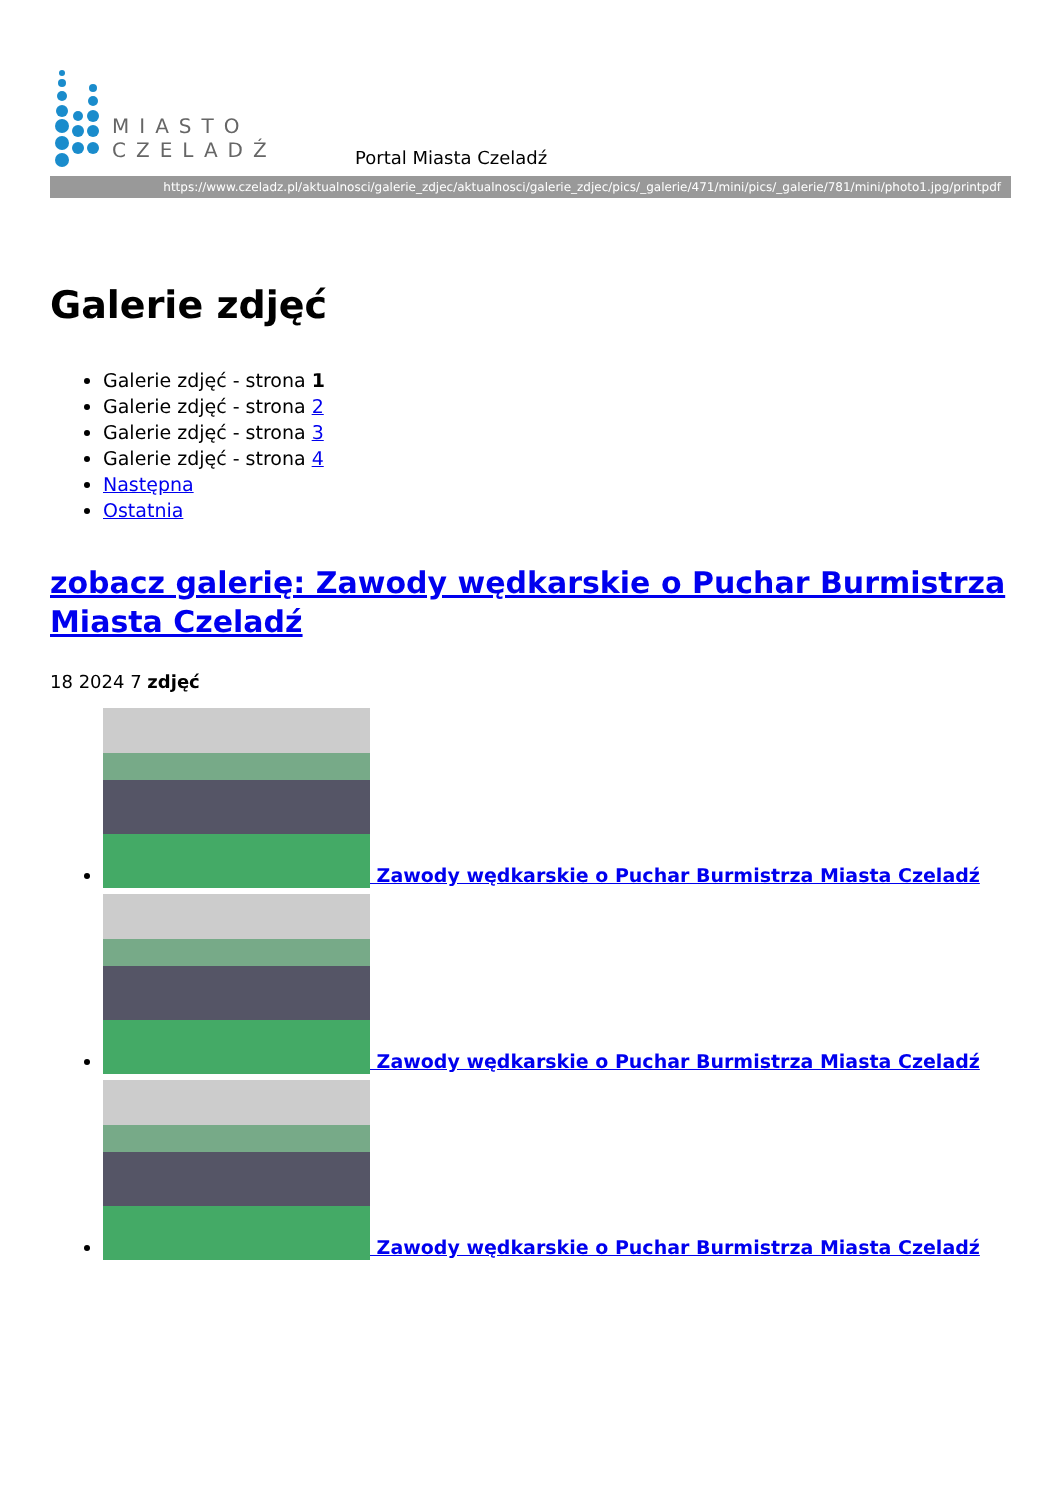MIASTO
CZELADŹ
Portal Miasta Czeladź
https://www.czeladz.pl/aktualnosci/galerie_zdjec/aktualnosci/galerie_zdjec/pics/_galerie/471/mini/pics/_galerie/781/mini/photo1.jpg/printpdf
Galerie zdjęć
Galerie zdjęć - strona 1
Galerie zdjęć - strona 2
Galerie zdjęć - strona 3
Galerie zdjęć - strona 4
Następna
Ostatnia
zobacz galerię: Zawody wędkarskie o Puchar Burmistrza Miasta Czeladź
18 2024 7 zdjęć
Zawody wędkarskie o Puchar Burmistrza Miasta Czeladź
Zawody wędkarskie o Puchar Burmistrza Miasta Czeladź
Zawody wędkarskie o Puchar Burmistrza Miasta Czeladź